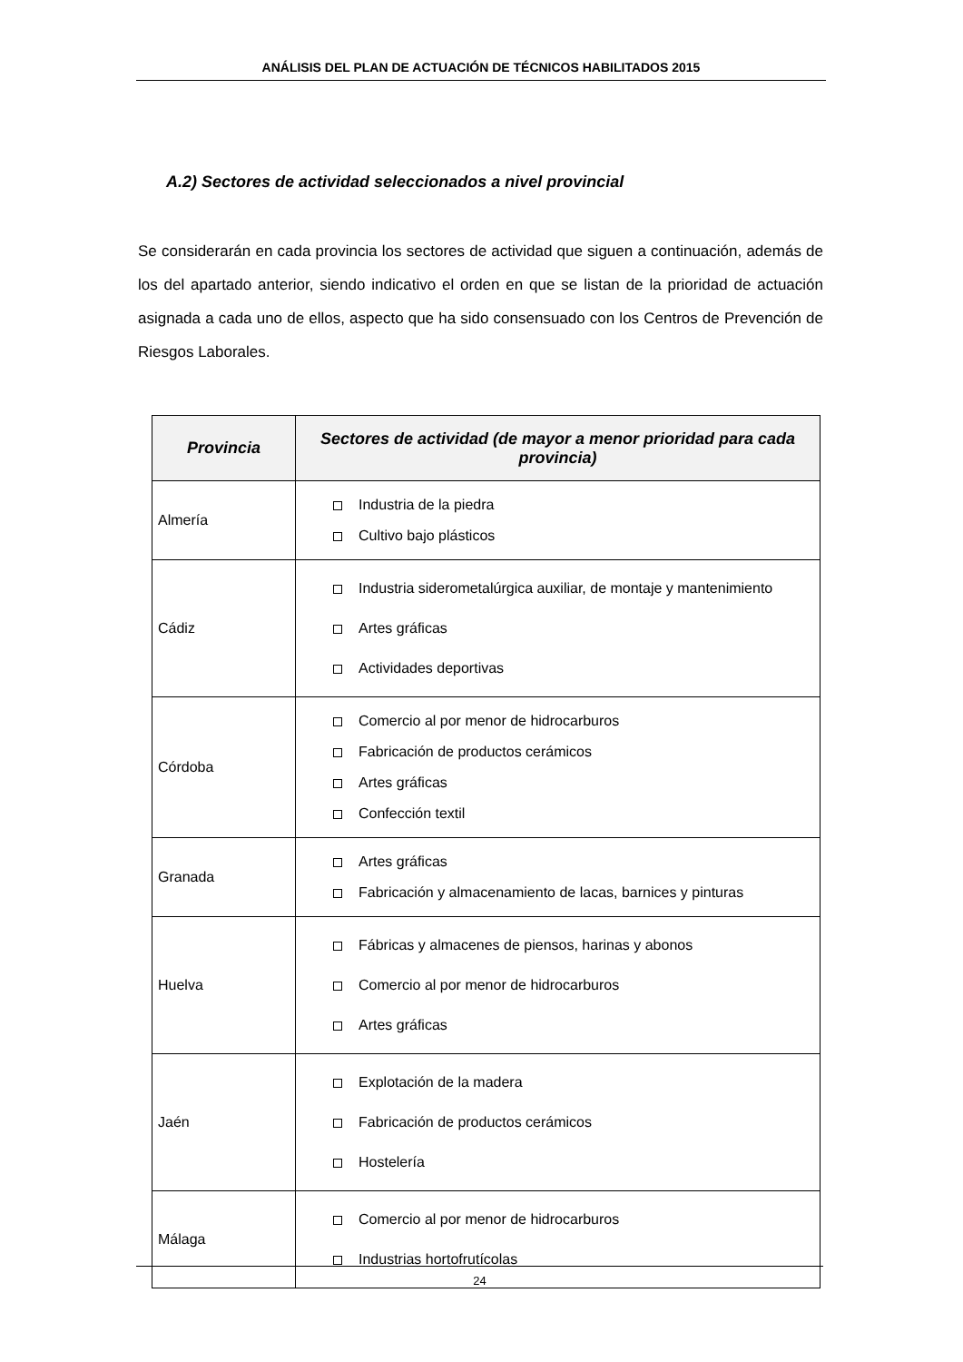ANÁLISIS DEL PLAN DE ACTUACIÓN DE TÉCNICOS HABILITADOS 2015
A.2) Sectores de actividad seleccionados a nivel provincial
Se considerarán en cada provincia los sectores de actividad que siguen a continuación, además de los del apartado anterior, siendo indicativo el orden en que se listan de la prioridad de actuación asignada a cada uno de ellos, aspecto que ha sido consensuado con los Centros de Prevención de Riesgos Laborales.
| Provincia | Sectores de actividad (de mayor a menor prioridad para cada provincia) |
| --- | --- |
| Almería | Industria de la piedra Cultivo bajo plásticos |
| Cádiz | Industria siderometalúrgica auxiliar, de montaje y mantenimiento Artes gráficas Actividades deportivas |
| Córdoba | Comercio al por menor de hidrocarburos Fabricación de productos cerámicos Artes gráficas Confección textil |
| Granada | Artes gráficas Fabricación y almacenamiento de lacas, barnices y pinturas |
| Huelva | Fábricas y almacenes de piensos, harinas y abonos Comercio al por menor de hidrocarburos Artes gráficas |
| Jaén | Explotación de la madera Fabricación de productos cerámicos Hostelería |
| Málaga | Comercio al por menor de hidrocarburos Industrias hortofrutícolas |
24